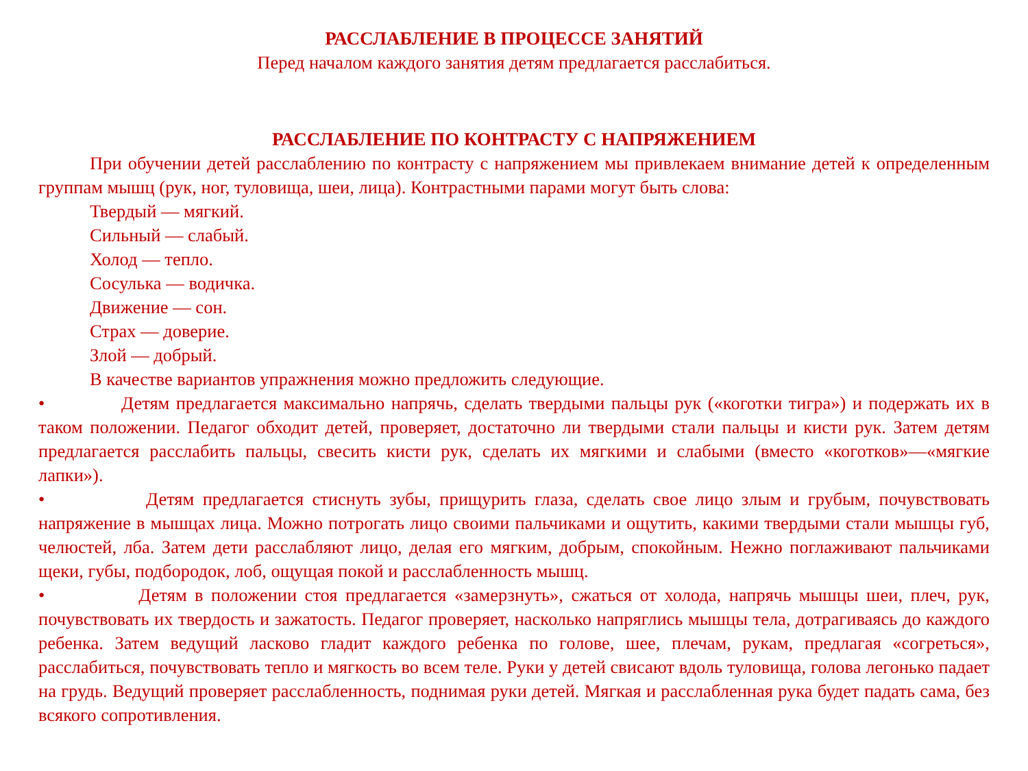РАССЛАБЛЕНИЕ В ПРОЦЕССЕ ЗАНЯТИЙ
Перед началом каждого занятия детям предлагается расслабиться.
РАССЛАБЛЕНИЕ ПО КОНТРАСТУ С НАПРЯЖЕНИЕМ
При обучении детей расслаблению по контрасту с напряжением мы привлекаем внимание детей к определенным группам мышц (рук, ног, туловища, шеи, лица). Контрастными парами могут быть слова:
Твердый — мягкий.
Сильный — слабый.
Холод — тепло.
Сосулька — водичка.
Движение — сон.
Страх — доверие.
Злой — добрый.
В качестве вариантов упражнения можно предложить следующие.
• Детям предлагается максимально напрячь, сделать твердыми пальцы рук («коготки тигра») и подержать их в таком положении. Педагог обходит детей, проверяет, достаточно ли твердыми стали пальцы и кисти рук. Затем детям предлагается расслабить пальцы, свесить кисти рук, сделать их мягкими и слабыми (вместо «коготков»—«мягкие лапки»).
• Детям предлагается стиснуть зубы, прищурить глаза, сделать свое лицо злым и грубым, почувствовать напряжение в мышцах лица. Можно потрогать лицо своими пальчиками и ощутить, какими твердыми стали мышцы губ, челюстей, лба. Затем дети расслабляют лицо, делая его мягким, добрым, спокойным. Нежно поглаживают пальчиками щеки, губы, подбородок, лоб, ощущая покой и расслабленность мышц.
• Детям в положении стоя предлагается «замерзнуть», сжаться от холода, напрячь мышцы шеи, плеч, рук, почувствовать их твердость и зажатость. Педагог проверяет, насколько напряглись мышцы тела, дотрагиваясь до каждого ребенка. Затем ведущий ласково гладит каждого ребенка по голове, шее, плечам, рукам, предлагая «согреться», расслабиться, почувствовать тепло и мягкость во всем теле. Руки у детей свисают вдоль туловища, голова легонько падает на грудь. Ведущий проверяет расслабленность, поднимая руки детей. Мягкая и расслабленная рука будет падать сама, без всякого сопротивления.